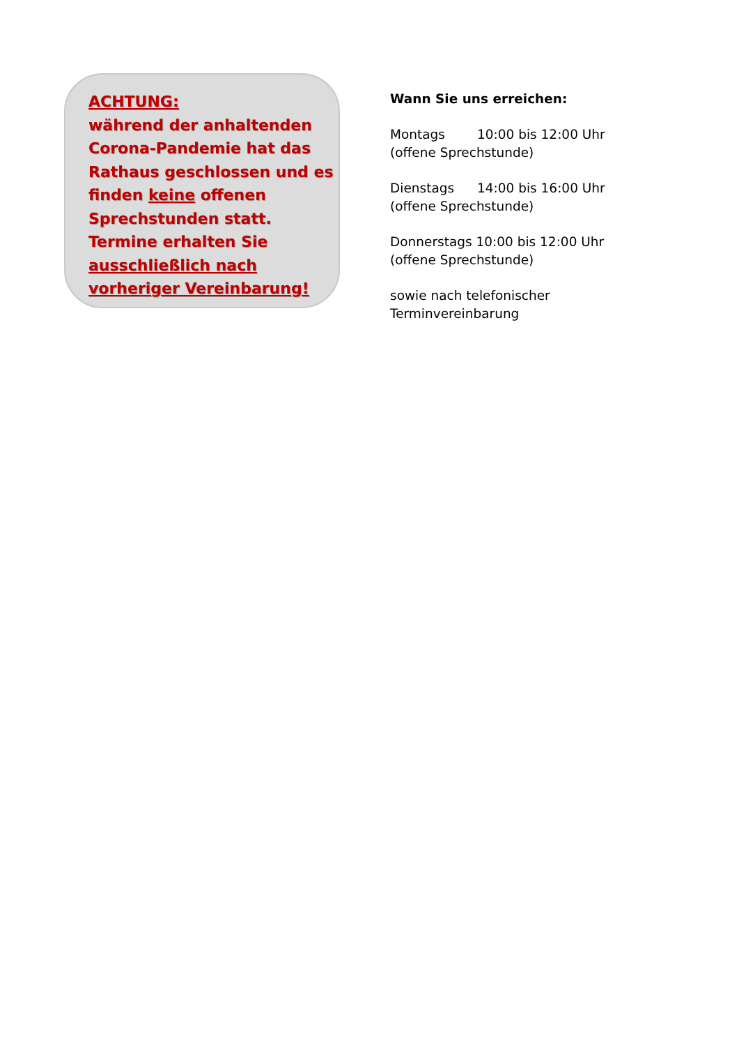ACHTUNG:
während der anhaltenden Corona-Pandemie hat das Rathaus geschlossen und es finden keine offenen Sprechstunden statt.
Termine erhalten Sie ausschließlich nach vorheriger Vereinbarung!
Wann Sie uns erreichen:
Montags 10:00 bis 12:00 Uhr
(offene Sprechstunde)
Dienstags 14:00 bis 16:00 Uhr
(offene Sprechstunde)
Donnerstags 10:00 bis 12:00 Uhr
(offene Sprechstunde)
sowie nach telefonischer
Terminvereinbarung